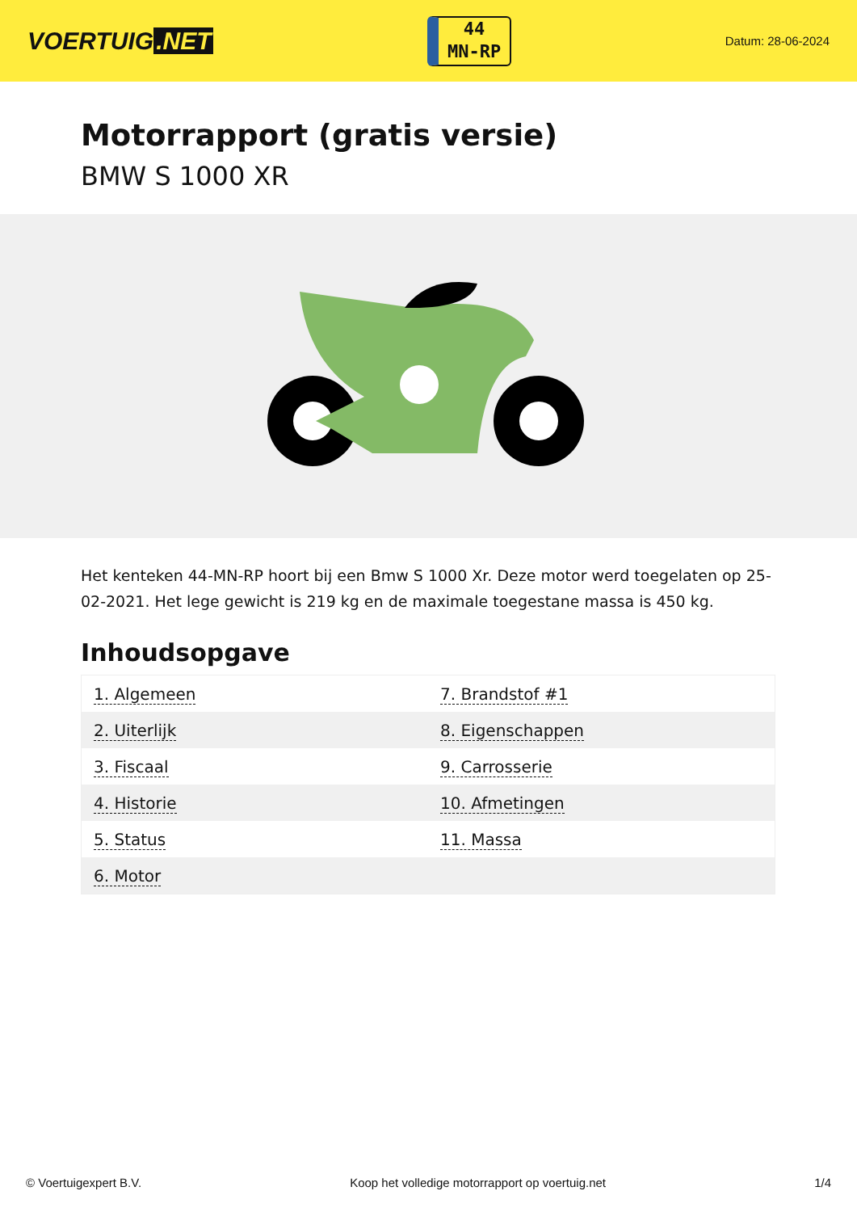VOERTUIG.NET
44
MN-RP
Datum: 28-06-2024
Motorrapport (gratis versie)
BMW S 1000 XR
Het kenteken 44-MN-RP hoort bij een Bmw S 1000 Xr. Deze motor werd toegelaten op 25-02-2021. Het lege gewicht is 219 kg en de maximale toegestane massa is 450 kg.
Inhoudsopgave
| 1. Algemeen | 7. Brandstof #1 |
| 2. Uiterlijk | 8. Eigenschappen |
| 3. Fiscaal | 9. Carrosserie |
| 4. Historie | 10. Afmetingen |
| 5. Status | 11. Massa |
| 6. Motor | |
© Voertuigexpert B.V. Koop het volledige motorrapport op voertuig.net 1/4